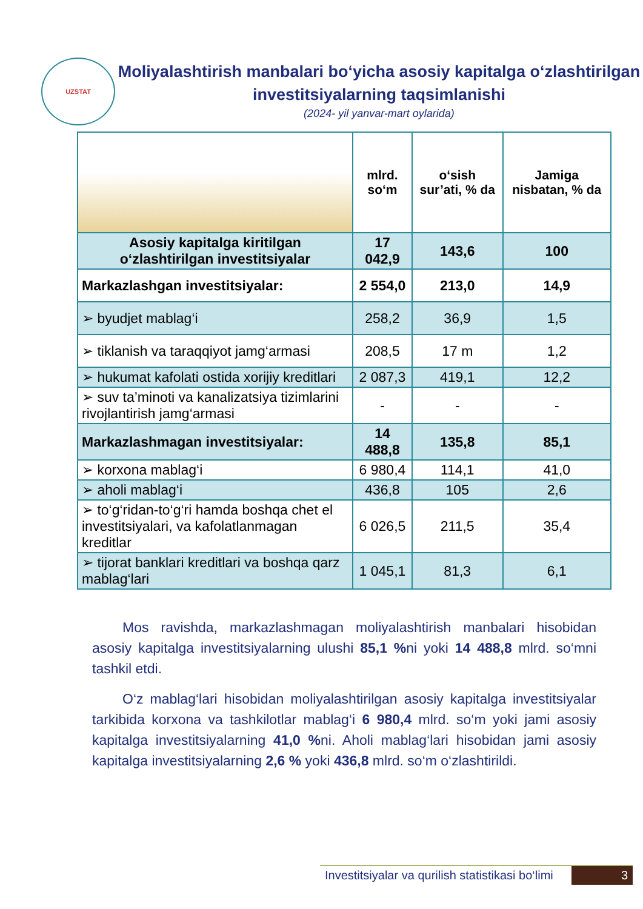UZSTAT
Moliyalashtirish manbalari bo‘yicha asosiy kapitalga o‘zlashtirilgan investitsiyalarning taqsimlanishi
(2024- yil yanvar-mart oylarida)
| | mlrd. so‘m | o‘sish sur’ati, % da | Jamiga nisbatan, % da |
| --- | --- | --- | --- |
| Asosiy kapitalga kiritilgan o‘zlashtirilgan investitsiyalar | 17 042,9 | 143,6 | 100 |
| Markazlashgan investitsiyalar: | 2 554,0 | 213,0 | 14,9 |
| ➢ byudjet mablag‘i | 258,2 | 36,9 | 1,5 |
| ➢ tiklanish va taraqqiyot jamg‘armasi | 208,5 | 17 m | 1,2 |
| ➢ hukumat kafolati ostida xorijiy kreditlari | 2 087,3 | 419,1 | 12,2 |
| ➢ suv ta’minoti va kanalizatsiya tizimlarini rivojlantirish jamg‘armasi | - | - | - |
| Markazlashmagan investitsiyalar: | 14 488,8 | 135,8 | 85,1 |
| ➢ korxona mablag‘i | 6 980,4 | 114,1 | 41,0 |
| ➢ aholi mablag‘i | 436,8 | 105 | 2,6 |
| ➢ to‘g‘ridan-to‘g‘ri hamda boshqa chet el investitsiyalari, va kafolatlanmagan kreditlar | 6 026,5 | 211,5 | 35,4 |
| ➢ tijorat banklari kreditlari va boshqa qarz mablag‘lari | 1 045,1 | 81,3 | 6,1 |
Mos ravishda, markazlashmagan moliyalashtirish manbalari hisobidan asosiy kapitalga investitsiyalarning ulushi 85,1 % ni yoki 14 488,8 mlrd. so‘mni tashkil etdi.
O‘z mablag‘lari hisobidan moliyalashtirilgan asosiy kapitalga investitsiyalar tarkibida korxona va tashkilotlar mablag‘i 6 980,4 mlrd. so‘m yoki jami asosiy kapitalga investitsiyalarning 41,0 % ni. Aholi mablag‘lari hisobidan jami asosiy kapitalga investitsiyalarning 2,6 % yoki 436,8 mlrd. so‘m o‘zlashtirildi.
Investitsiyalar va qurilish statistikasi bo‘limi 3